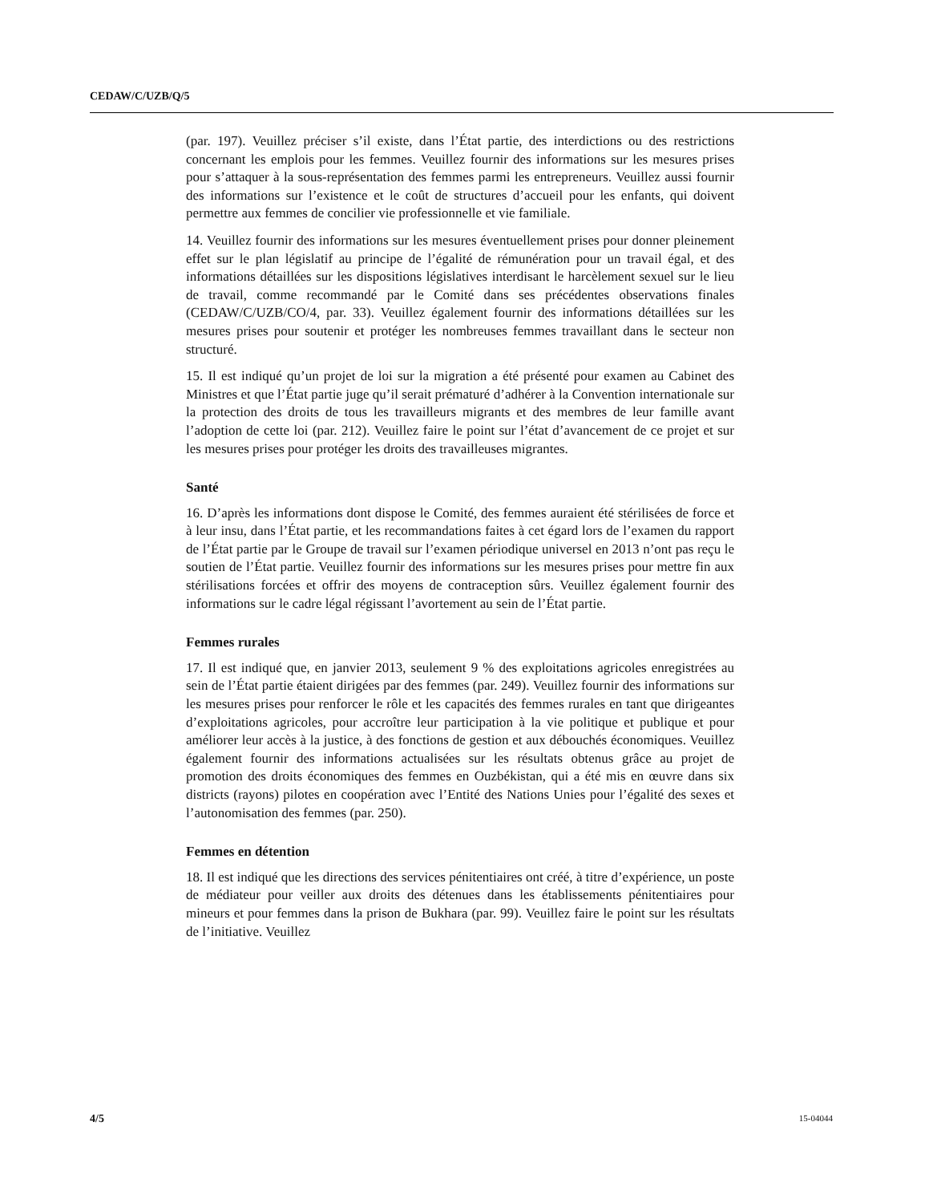CEDAW/C/UZB/Q/5
(par. 197). Veuillez préciser s’il existe, dans l’État partie, des interdictions ou des restrictions concernant les emplois pour les femmes. Veuillez fournir des informations sur les mesures prises pour s’attaquer à la sous-représentation des femmes parmi les entrepreneurs. Veuillez aussi fournir des informations sur l’existence et le coût de structures d’accueil pour les enfants, qui doivent permettre aux femmes de concilier vie professionnelle et vie familiale.
14. Veuillez fournir des informations sur les mesures éventuellement prises pour donner pleinement effet sur le plan législatif au principe de l’égalité de rémunération pour un travail égal, et des informations détaillées sur les dispositions législatives interdisant le harcèlement sexuel sur le lieu de travail, comme recommandé par le Comité dans ses précédentes observations finales (CEDAW/C/UZB/CO/4, par. 33). Veuillez également fournir des informations détaillées sur les mesures prises pour soutenir et protéger les nombreuses femmes travaillant dans le secteur non structuré.
15. Il est indiqué qu’un projet de loi sur la migration a été présenté pour examen au Cabinet des Ministres et que l’État partie juge qu’il serait prématuré d’adhérer à la Convention internationale sur la protection des droits de tous les travailleurs migrants et des membres de leur famille avant l’adoption de cette loi (par. 212). Veuillez faire le point sur l’état d’avancement de ce projet et sur les mesures prises pour protéger les droits des travailleuses migrantes.
Santé
16. D’après les informations dont dispose le Comité, des femmes auraient été stérilisées de force et à leur insu, dans l’État partie, et les recommandations faites à cet égard lors de l’examen du rapport de l’État partie par le Groupe de travail sur l’examen périodique universel en 2013 n’ont pas reçu le soutien de l’État partie. Veuillez fournir des informations sur les mesures prises pour mettre fin aux stérilisations forcées et offrir des moyens de contraception sûrs. Veuillez également fournir des informations sur le cadre légal régissant l’avortement au sein de l’État partie.
Femmes rurales
17. Il est indiqué que, en janvier 2013, seulement 9 % des exploitations agricoles enregistrées au sein de l’État partie étaient dirigées par des femmes (par. 249). Veuillez fournir des informations sur les mesures prises pour renforcer le rôle et les capacités des femmes rurales en tant que dirigeantes d’exploitations agricoles, pour accroître leur participation à la vie politique et publique et pour améliorer leur accès à la justice, à des fonctions de gestion et aux débouchés économiques. Veuillez également fournir des informations actualisées sur les résultats obtenus grâce au projet de promotion des droits économiques des femmes en Ouzbékistan, qui a été mis en œuvre dans six districts (rayons) pilotes en coopération avec l’Entité des Nations Unies pour l’égalité des sexes et l’autonomisation des femmes (par. 250).
Femmes en détention
18. Il est indiqué que les directions des services pénitentiaires ont créé, à titre d’expérience, un poste de médiateur pour veiller aux droits des détenues dans les établissements pénitentiaires pour mineurs et pour femmes dans la prison de Bukhara (par. 99). Veuillez faire le point sur les résultats de l’initiative. Veuillez
4/5 15-04044